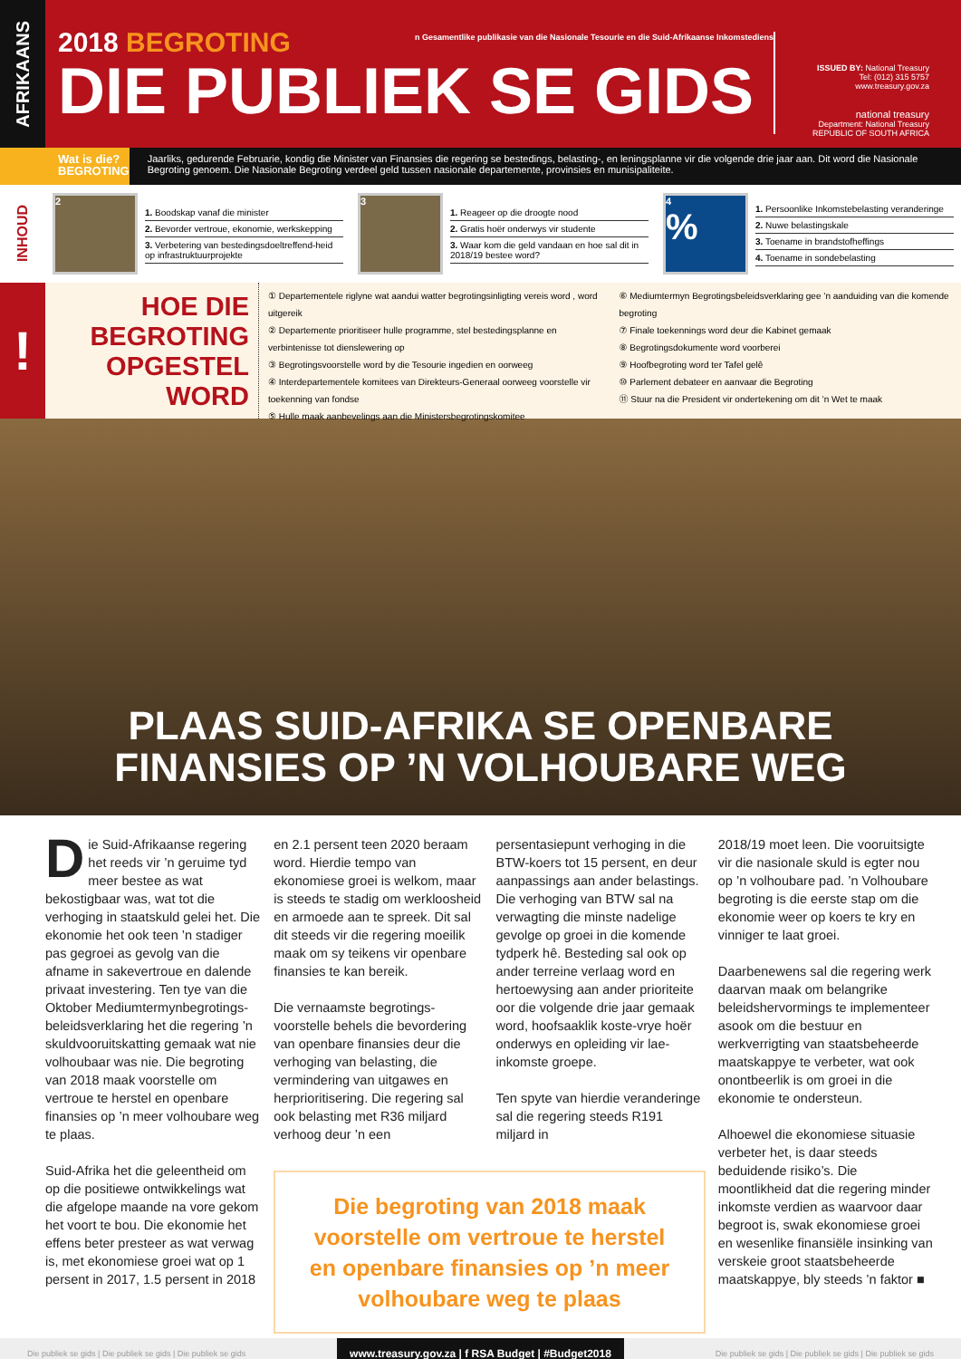AFRIKAANS
2018 BEGROTING
n Gesamentlike publikasie van die Nasionale Tesourie en die Suid-Afrikaanse Inkomstediens
DIE PUBLIEK SE GIDS
ISSUED BY: National Treasury
Tel: (012) 315 5757
www.treasury.gov.za
national treasury
Department: National Treasury
REPUBLIC OF SOUTH AFRICA
Wat is die?
BEGROTING
Jaarliks, gedurende Februarie, kondig die Minister van Finansies die regering se bestedings, belasting-, en leningsplanne vir die volgende drie jaar aan. Dit word die Nasionale Begroting genoem. Die Nasionale Begroting verdeel geld tussen nasionale departemente, provinsies en munisipaliteite.
INHOUD
2
1. Boodskap vanaf die minister
2. Bevorder vertroue, ekonomie, werkskepping
3. Verbetering van bestedingsdoeltreffend-heid op infrastruktuurprojekte
3
1. Reageer op die droogte nood
2. Gratis hoër onderwys vir studente
3. Waar kom die geld vandaan en hoe sal dit in 2018/19 bestee word?
4
%
1. Persoonlike Inkomstebelasting veranderinge
2. Nuwe belastingskale
3. Toename in brandstofheffings
4. Toename in sondebelasting
!
HOE DIE BEGROTING OPGESTEL WORD
① Departementele riglyne wat aandui watter begrotingsinligting vereis word , word uitgereik
② Departemente prioritiseer hulle programme, stel bestedingsplanne en verbintenisse tot dienslewering op
③ Begrotingsvoorstelle word by die Tesourie ingedien en oorweeg
④ Interdepartementele komitees van Direkteurs-Generaal oorweeg voorstelle vir toekenning van fondse
⑤ Hulle maak aanbevelings aan die Ministersbegrotingskomitee
⑥ Mediumtermyn Begrotingsbeleidsverklaring gee ’n aanduiding van die komende begroting
⑦ Finale toekennings word deur die Kabinet gemaak
⑧ Begrotingsdokumente word voorberei
⑨ Hoofbegroting word ter Tafel gelê
⑩ Parlement debateer en aanvaar die Begroting
⑪ Stuur na die President vir ondertekening om dit ’n Wet te maak
PLAAS SUID-AFRIKA SE OPENBARE
FINANSIES OP ’N VOLHOUBARE WEG
Die Suid-Afrikaanse regering het reeds vir ’n geruime tyd meer bestee as wat bekostigbaar was, wat tot die verhoging in staatskuld gelei het. Die ekonomie het ook teen ’n stadiger pas gegroei as gevolg van die afname in sakevertroue en dalende privaat investering. Ten tye van die Oktober Mediumtermynbegrotings-beleidsverklaring het die regering ’n skuldvooruitskatting gemaak wat nie volhoubaar was nie. Die begroting van 2018 maak voorstelle om vertroue te herstel en openbare finansies op ’n meer volhoubare weg te plaas.
Suid-Afrika het die geleentheid om op die positiewe ontwikkelings wat die afgelope maande na vore gekom het voort te bou. Die ekonomie het effens beter presteer as wat verwag is, met ekonomiese groei wat op 1 persent in 2017, 1.5 persent in 2018
en 2.1 persent teen 2020 beraam word. Hierdie tempo van ekonomiese groei is welkom, maar is steeds te stadig om werkloosheid en armoede aan te spreek. Dit sal dit steeds vir die regering moeilik maak om sy teikens vir openbare finansies te kan bereik.
Die vernaamste begrotings-voorstelle behels die bevordering van openbare finansies deur die verhoging van belasting, die vermindering van uitgawes en herprioritisering. Die regering sal ook belasting met R36 miljard verhoog deur ’n een
persentasiepunt verhoging in die BTW-koers tot 15 persent, en deur aanpassings aan ander belastings. Die verhoging van BTW sal na verwagting die minste nadelige gevolge op groei in die komende tydperk hê. Besteding sal ook op ander terreine verlaag word en hertoewysing aan ander prioriteite oor die volgende drie jaar gemaak word, hoofsaaklik koste-vrye hoër onderwys en opleiding vir lae-inkomste groepe.
Ten spyte van hierdie veranderinge sal die regering steeds R191 miljard in
Die begroting van 2018 maak voorstelle om vertroue te herstel en openbare finansies op ’n meer volhoubare weg te plaas
2018/19 moet leen. Die vooruitsigte vir die nasionale skuld is egter nou op ’n volhoubare pad. ’n Volhoubare begroting is die eerste stap om die ekonomie weer op koers te kry en vinniger te laat groei.
Daarbenewens sal die regering werk daarvan maak om belangrike beleidshervormings te implementeer asook om die bestuur en werkverrigting van staatsbeheerde maatskappye te verbeter, wat ook onontbeerlik is om groei in die ekonomie te ondersteun.
Alhoewel die ekonomiese situasie verbeter het, is daar steeds beduidende risiko’s. Die moontlikheid dat die regering minder inkomste verdien as waarvoor daar begroot is, swak ekonomiese groei en wesenlike finansiële insinking van verskeie groot staatsbeheerde maatskappye, bly steeds ’n faktor ■
Die publiek se gids | Die publiek se gids | Die publiek se gids www.treasury.gov.za | f RSA Budget | #Budget2018 Die publiek se gids | Die publiek se gids | Die publiek se gids